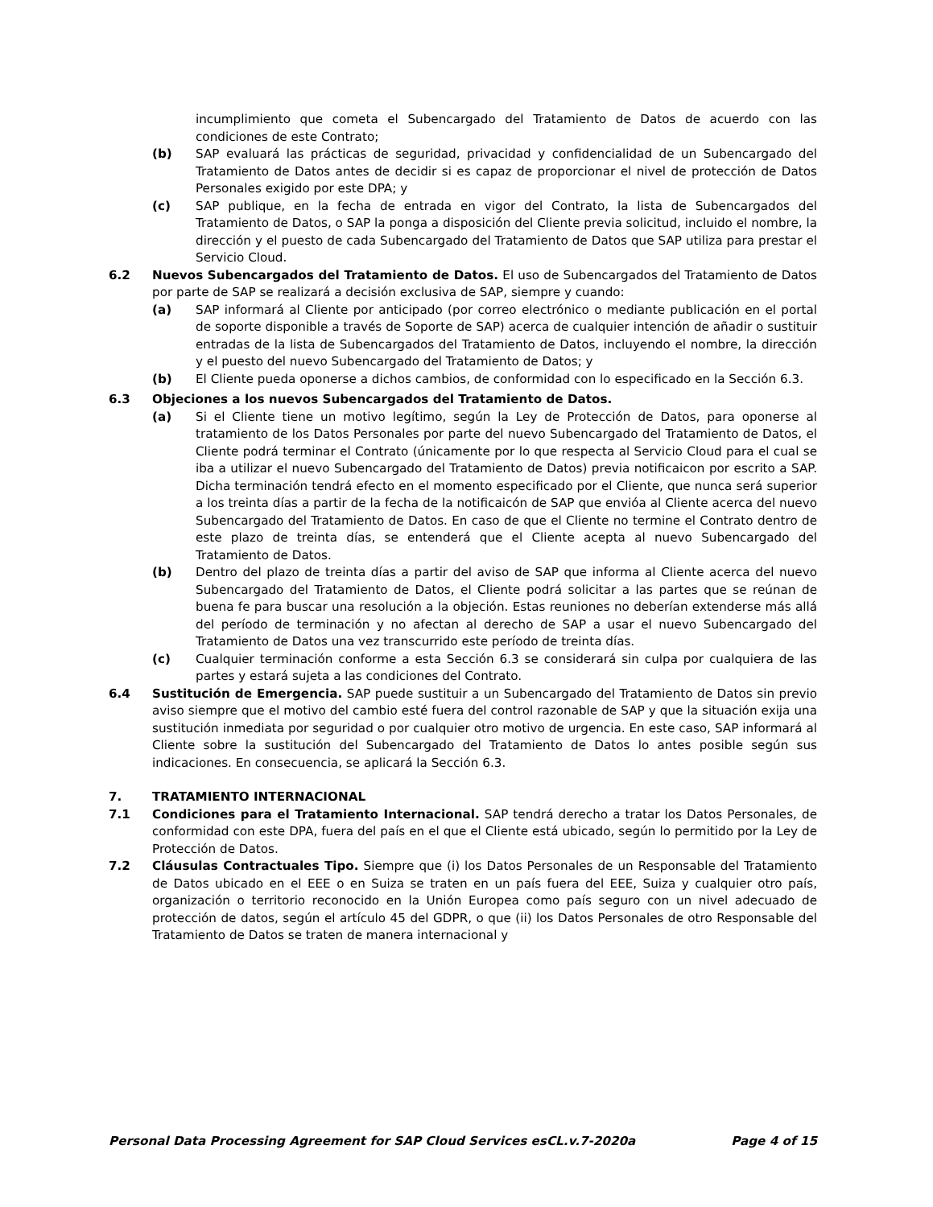incumplimiento que cometa el Subencargado del Tratamiento de Datos de acuerdo con las condiciones de este Contrato;
(b) SAP evaluará las prácticas de seguridad, privacidad y confidencialidad de un Subencargado del Tratamiento de Datos antes de decidir si es capaz de proporcionar el nivel de protección de Datos Personales exigido por este DPA; y
(c) SAP publique, en la fecha de entrada en vigor del Contrato, la lista de Subencargados del Tratamiento de Datos, o SAP la ponga a disposición del Cliente previa solicitud, incluido el nombre, la dirección y el puesto de cada Subencargado del Tratamiento de Datos que SAP utiliza para prestar el Servicio Cloud.
6.2 Nuevos Subencargados del Tratamiento de Datos. El uso de Subencargados del Tratamiento de Datos por parte de SAP se realizará a decisión exclusiva de SAP, siempre y cuando:
(a) SAP informará al Cliente por anticipado (por correo electrónico o mediante publicación en el portal de soporte disponible a través de Soporte de SAP) acerca de cualquier intención de añadir o sustituir entradas de la lista de Subencargados del Tratamiento de Datos, incluyendo el nombre, la dirección y el puesto del nuevo Subencargado del Tratamiento de Datos; y
(b) El Cliente pueda oponerse a dichos cambios, de conformidad con lo especificado en la Sección 6.3.
6.3 Objeciones a los nuevos Subencargados del Tratamiento de Datos.
(a) Si el Cliente tiene un motivo legítimo, según la Ley de Protección de Datos, para oponerse al tratamiento de los Datos Personales por parte del nuevo Subencargado del Tratamiento de Datos, el Cliente podrá terminar el Contrato (únicamente por lo que respecta al Servicio Cloud para el cual se iba a utilizar el nuevo Subencargado del Tratamiento de Datos) previa notificaicon por escrito a SAP. Dicha terminación tendrá efecto en el momento especificado por el Cliente, que nunca será superior a los treinta días a partir de la fecha de la notificaicón de SAP que envióa al Cliente acerca del nuevo Subencargado del Tratamiento de Datos. En caso de que el Cliente no termine el Contrato dentro de este plazo de treinta días, se entenderá que el Cliente acepta al nuevo Subencargado del Tratamiento de Datos.
(b) Dentro del plazo de treinta días a partir del aviso de SAP que informa al Cliente acerca del nuevo Subencargado del Tratamiento de Datos, el Cliente podrá solicitar a las partes que se reúnan de buena fe para buscar una resolución a la objeción. Estas reuniones no deberían extenderse más allá del período de terminación y no afectan al derecho de SAP a usar el nuevo Subencargado del Tratamiento de Datos una vez transcurrido este período de treinta días.
(c) Cualquier terminación conforme a esta Sección 6.3 se considerará sin culpa por cualquiera de las partes y estará sujeta a las condiciones del Contrato.
6.4 Sustitución de Emergencia. SAP puede sustituir a un Subencargado del Tratamiento de Datos sin previo aviso siempre que el motivo del cambio esté fuera del control razonable de SAP y que la situación exija una sustitución inmediata por seguridad o por cualquier otro motivo de urgencia. En este caso, SAP informará al Cliente sobre la sustitución del Subencargado del Tratamiento de Datos lo antes posible según sus indicaciones. En consecuencia, se aplicará la Sección 6.3.
7. TRATAMIENTO INTERNACIONAL
7.1 Condiciones para el Tratamiento Internacional. SAP tendrá derecho a tratar los Datos Personales, de conformidad con este DPA, fuera del país en el que el Cliente está ubicado, según lo permitido por la Ley de Protección de Datos.
7.2 Cláusulas Contractuales Tipo. Siempre que (i) los Datos Personales de un Responsable del Tratamiento de Datos ubicado en el EEE o en Suiza se traten en un país fuera del EEE, Suiza y cualquier otro país, organización o territorio reconocido en la Unión Europea como país seguro con un nivel adecuado de protección de datos, según el artículo 45 del GDPR, o que (ii) los Datos Personales de otro Responsable del Tratamiento de Datos se traten de manera internacional y
Personal Data Processing Agreement for SAP Cloud Services esCL.v.7-2020a Page 4 of 15